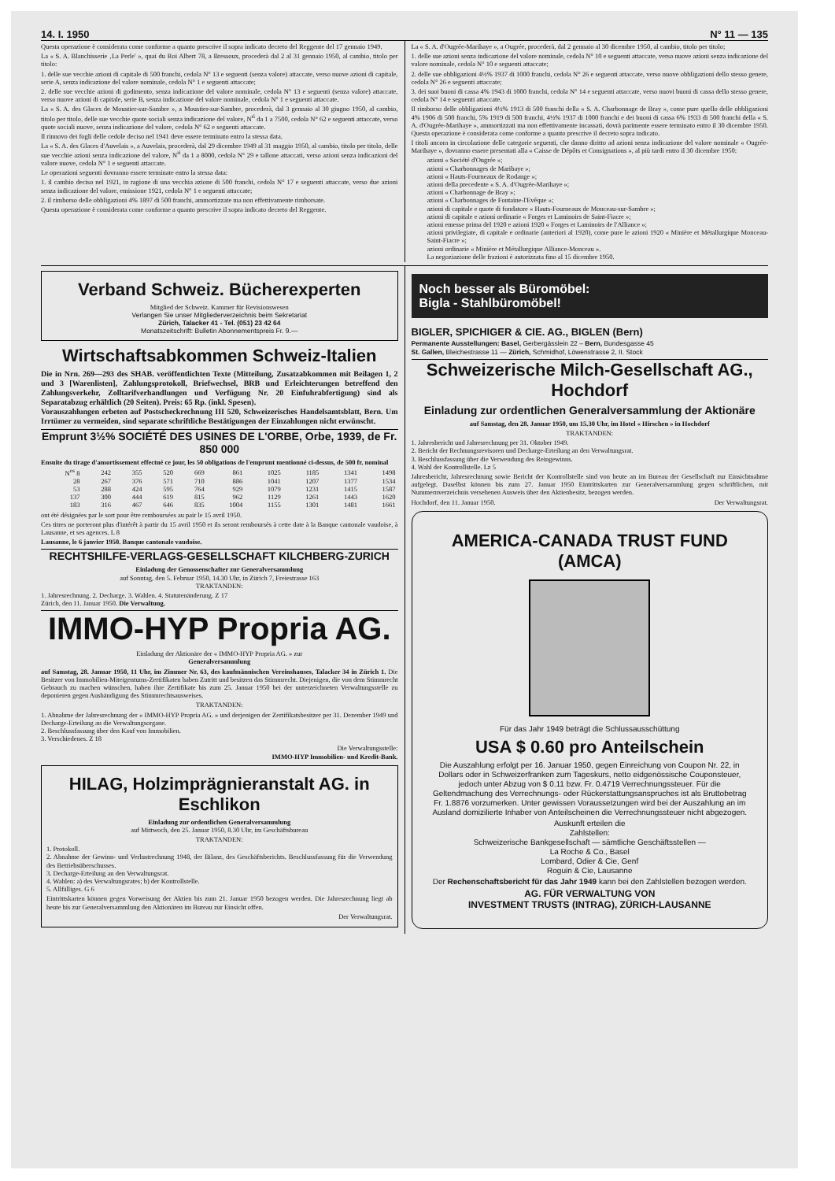14. I. 1950 N° 11 — 135
Questa operazione è considerata come conforme a quanto prescrive il sopra indicato decreto del Reggente del 17 gennaio 1949.
La « S. A. Blanchisserie ‚La Perle' », quai du Roi Albert 78, a Bressoux, procederà dal 2 al 31 gennaio 1950, al cambio, titolo per titolo:
1. delle sue vecchie azioni di capitale di 500 franchi, cedola N° 13 e seguenti (senza valore) attaccate, verso nuove azioni di capitale, serie A, senza indicazione del valore nominale, cedola N° 1 e seguenti attaccate;
2. delle sue vecchie azioni di godimento, senza indicazione del valore nominale, cedola N° 13 e seguenti (senza valore) attaccate, verso nuove azioni di capitale, serie B, senza indicazione del valore nominale, cedola N° 1 e seguenti attaccate.
La « S. A. des Glaces de Moustier-sur-Sambre », a Moustier-sur-Sambre, procederà, dal 3 gennaio al 30 giugno 1950, al cambio, titolo per titolo, delle sue vecchie quote sociali senza indicazione del valore, N<sup>ri</sup> da 1 a 7500, cedola N° 62 e seguenti attaccate, verso quote sociali nuove, senza indicazione del valore, cedola N° 62 e seguenti attaccate.
Il rinnovo dei fogli delle cedole deciso nel 1941 deve essere terminato entro la stessa data.
La « S. A. des Glaces d'Auvelais », a Auvelais, procederà, dal 29 dicembre 1949 al 31 maggio 1950, al cambio, titolo per titolo, delle sue vecchie azioni senza indicazione del valore, N<sup>ri</sup> da 1 a 8000, cedola N° 29 e tallone attaccati, verso azioni senza indicazioni del valore nuove, cedola N° 1 e seguenti attaccate.
Le operazioni seguenti dovranno essere terminate entro la stessa data:
1. il cambio deciso nel 1921, in ragione di una vecchia azione di 500 franchi, cedola N° 17 e seguenti attaccate, verso due azioni senza indicazione del valore, emissione 1921, cedola N° 1 e seguenti attaccate;
2. il rimborso delle obbligazioni 4% 1897 di 500 franchi, ammortizzate ma non effettivamente rimborsate.
Questa operazione è considerata come conforme a quanto prescrive il sopra indicato decreto del Reggente.
La « S. A. d'Ougrée-Marihaye », a Ougrée, procederà, dal 2 gennaio al 30 dicembre 1950, al cambio, titolo per titolo;
1. delle sue azioni senza indicazione del valore nominale, cedola N° 10 e seguenti attaccate, verso nuove azioni senza indicazione del valore nominale, cedola N° 10 e seguenti attaccate;
2. delle sue obbligazioni 4½% 1937 di 1000 franchi, cedola N° 26 e seguenti attaccate, verso nuove obbligazioni dello stesso genere, cedola N° 26 e seguenti attaccate;
3. dei suoi buoni di cassa 4% 1943 di 1000 franchi, cedola N° 14 e seguenti attaccate, verso nuovi buoni di cassa dello stesso genere, cedola N° 14 e seguenti attaccate.
Il rimborso delle obbligazioni 4½% 1913 di 500 franchi della « S. A. Charbonnage de Bray », come pure quello delle obbligazioni 4% 1906 di 500 franchi, 5% 1919 di 500 franchi, 4½% 1937 di 1000 franchi e dei buoni di cassa 6% 1933 di 500 franchi della « S. A. d'Ougrée-Marihaye », ammortizzati ma non effettivamente incassati, dovrà parimente essere terminato entro il 30 dicembre 1950. Questa operazione è considerata come conforme a quanto prescrive il decreto sopra indicato.
I titoli ancora in circolazione delle categorie seguenti, che danno diritto ad azioni senza indicazione del valore nominale « Ougrée-Marihaye », dovranno essere presentati alla « Caisse de Dépôts et Consignations », al più tardi entro il 30 dicembre 1950:
azioni « Société d'Ougrée »;
azioni « Charbonnages de Maribaye »;
azioni « Hauts-Fourneaux de Rodange »;
azioni della precedente « S. A. d'Ougrée-Marihaye »;
azioni « Charbonnage de Bray »;
azioni « Charbonnages de Fontaine-l'Evêque »;
azioni di capitale e quote di fondatore « Hauts-Fourneaux de Monceau-sur-Sambre »;
azioni di capitale e azioni ordinarie « Forges et Laminoirs de Saint-Fiacre »;
azioni emesse prima del 1920 e azioni 1920 « Forges et Laminoirs de l'Alliance »;
azioni privilegiate, di capitale e ordinarie (anteriori al 1920), come pure le azioni 1920 « Minière et Métallurgique Monceau-Saint-Fiacre »;
azioni ordinarie « Minière et Métallurgique Alliance-Monceau ».
La negoziazione delle frazioni è autorizzata fino al 15 dicembre 1950.
Verband Schweiz. Bücherexperten
Mitglied der Schweiz. Kammer für Revisionswesen
Verlangen Sie unser Mitgliederverzeichnis beim Sekretariat
Zürich, Talacker 41 - Tel. (051) 23 42 64
Monatszeitschrift: Bulletin Abonnementspreis Fr. 9.—
Wirtschaftsabkommen Schweiz-Italien
Die in Nrn. 269—293 des SHAB. veröffentlichten Texte (Mitteilung, Zusatzabkommen mit Beilagen 1, 2 und 3 [Warenlisten], Zahlungsprotokoll, Briefwechsel, BRB und Erleichterungen betreffend den Zahlungsverkehr, Zolltarifverhandlungen und Verfügung Nr. 20 Einfuhrabfertigung) sind als Separatabzug erhältlich (20 Seiten). Preis: 65 Rp. (inkl. Spesen).
Vorauszahlungen erbeten auf Postscheckrechnung III 520, Schweizerisches Handelsamtsblatt, Bern. Um Irrtümer zu vermeiden, sind separate schriftliche Bestätigungen der Einzahlungen nicht erwünscht.
Emprunt 3½% SOCIÉTÉ DES USINES DE L'ORBE, Orbe, 1939, de Fr. 850 000
Ensuite du tirage d'amortissement effectué ce jour, les 50 obligations de l'emprunt mentionné ci-dessus, de 500 fr. nominal
| N<sup>os</sup> 8 | 242 | 355 | 520 | 669 | 861 | 1025 | 1185 | 1341 | 1498 |
| 28 | 267 | 376 | 571 | 710 | 886 | 1041 | 1207 | 1377 | 1534 |
| 53 | 288 | 424 | 595 | 764 | 929 | 1079 | 1231 | 1415 | 1587 |
| 137 | 300 | 444 | 619 | 815 | 962 | 1129 | 1261 | 1443 | 1620 |
| 183 | 316 | 467 | 646 | 835 | 1004 | 1155 | 1301 | 1481 | 1661 |
ont été désignées par le sort pour être remboursées au pair le 15 avril 1950.
Ces titres ne porteront plus d'intérêt à partir du 15 avril 1950 et ils seront remboursés à cette date à la Banque cantonale vaudoise, à Lausanne, et ses agences. L 8
Lausanne, le 6 janvier 1950. Banque cantonale vaudoise.
RECHTSHILFE-VERLAGS-GESELLSCHAFT KILCHBERG-ZURICH
Einladung der Genossenschafter zur Generalversammlung
auf Sonntag, den 5. Februar 1950, 14.30 Uhr, in Zürich 7, Freiestrasse 163
TRAKTANDEN:
1. Jahresrechnung. 2. Decharge. 3. Wahlen. 4. Statutenänderung. Z 17
Zürich, den 11. Januar 1950. Die Verwaltung.
IMMO-HYP Propria AG.
Einladung der Aktionäre der « IMMO-HYP Propria AG. » zur
Generalversammlung
auf Samstag, 28. Januar 1950, 11 Uhr, im Zimmer Nr. 63, des kaufmännischen Vereinshauses, Talacker 34 in Zürich 1. Die Besitzer von Immobilien-Miteigentums-Zertifikaten haben Zutritt und besitzen das Stimmrecht. Diejenigen, die von dem Stimmrecht Gebrauch zu machen wünschen, haben ihre Zertifikate bis zum 25. Januar 1950 bei der unterzeichneten Verwaltungsstelle zu deponieren gegen Aushändigung des Stimmrechtsausweises.
TRAKTANDEN:
1. Abnahme der Jahresrechnung der « IMMO-HYP Propria AG. » und derjenigen der Zertifikatsbesitzer per 31. Dezember 1949 und Decharge-Erteilung an die Verwaltungsorgane.
2. Beschlussfassung über den Kauf von Immobilien.
3. Verschiedenes. Z 18
Die Verwaltungsstelle:
IMMO-HYP Immobilien- und Kredit-Bank.
HILAG, Holzimprägnieranstalt AG. in Eschlikon
Einladung zur ordentlichen Generalversammlung
auf Mittwoch, den 25. Januar 1950, 8.30 Uhr, im Geschäftsbureau
TRAKTANDEN:
1. Protokoll.
2. Abnahme der Gewinn- und Verlustrechnung 1948, der Bilanz, des Geschäftsberichts. Beschlussfassung für die Verwendung des Betriebsüberschusses.
3. Decharge-Erteilung an den Verwaltungsrat.
4. Wahlen: a) des Verwaltungsrates; b) der Kontrollstelle.
5. Allfälliges. G 6
Eintrittskarten können gegen Vorweisung der Aktien bis zum 21. Januar 1950 bezogen werden. Die Jahresrechnung liegt ab heute bis zur Generalversammlung den Aktionären im Bureau zur Einsicht offen.
Der Verwaltungsrat.
Noch besser als Büromöbel:
Bigla - Stahlbüromöbel!
BIGLER, SPICHIGER & CIE. AG., BIGLEN (Bern)
Permanente Ausstellungen: Basel, Gerbergässlein 22 – Bern, Bundesgasse 45
St. Gallen, Bleichestrasse 11 — Zürich, Schmidhof, Löwenstrasse 2, II. Stock
Schweizerische Milch-Gesellschaft AG., Hochdorf
Einladung zur ordentlichen Generalversammlung der Aktionäre
auf Samstag, den 28. Januar 1950, um 15.30 Uhr, im Hotel « Hirschen » in Hochdorf
TRAKTANDEN:
1. Jahresbericht und Jahresrechnung per 31. Oktober 1949.
2. Bericht der Rechnungsrevisoren und Decharge-Erteilung an den Verwaltungsrat.
3. Beschlussfassung über die Verwendung des Reingewinns.
4. Wahl der Kontrollstelle. Lz 5
Jahresbericht, Jahresrechnung sowie Bericht der Kontrollstelle sind von heute an im Bureau der Gesellschaft zur Einsichtnahme aufgelegt. Daselbst können bis zum 27. Januar 1950 Eintrittskarten zur Generalversammlung gegen schriftlichen, mit Nummernverzeichnis versehenen Ausweis über den Aktienbesitz, bezogen werden.
Hochdorf, den 11. Januar 1950. Der Verwaltungsrat.
AMERICA-CANADA TRUST FUND
(AMCA)
Für das Jahr 1949 beträgt die Schlussausschüttung
USA $ 0.60 pro Anteilschein
Die Auszahlung erfolgt per 16. Januar 1950, gegen Einreichung von Coupon Nr. 22, in Dollars oder in Schweizerfranken zum Tageskurs, netto eidgenössische Couponsteuer, jedoch unter Abzug von $ 0.11 bzw. Fr. 0.4719 Verrechnungssteuer. Für die Geltendmachung des Verrechnungs- oder Rückerstattungsanspruches ist als Bruttobetrag Fr. 1.8876 vorzumerken. Unter gewissen Voraussetzungen wird bei der Auszahlung an im Ausland domizilierte Inhaber von Anteilscheinen die Verrechnungssteuer nicht abgezogen.
Auskunft erteilen die
Zahlstellen:
Schweizerische Bankgesellschaft — sämtliche Geschäftsstellen —
La Roche & Co., Basel
Lombard, Odier & Cie, Genf
Roguin & Cie, Lausanne
Der Rechenschaftsbericht für das Jahr 1949 kann bei den Zahlstellen bezogen werden.
AG. FÜR VERWALTUNG VON
INVESTMENT TRUSTS (INTRAG), ZÜRICH-LAUSANNE